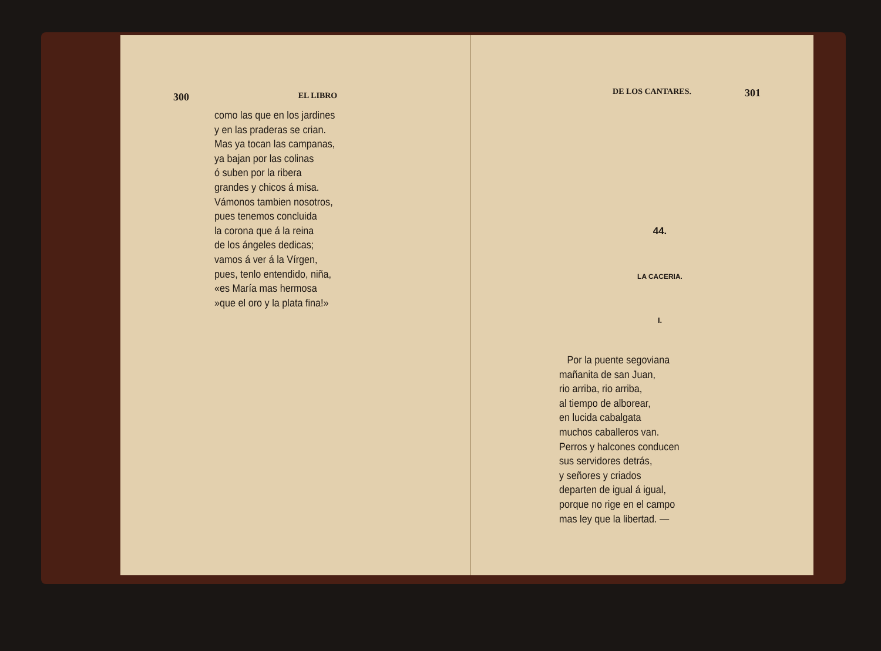300 EL LIBRO
como las que en los jardines
y en las praderas se crian.
Mas ya tocan las campanas,
ya bajan por las colinas
ó suben por la ribera
grandes y chicos á misa.
Vámonos tambien nosotros,
pues tenemos concluida
la corona que á la reina
de los ángeles dedicas;
vamos á ver á la Vírgen,
pues, tenlo entendido, niña,
«es María mas hermosa
»que el oro y la plata fina!»
DE LOS CANTARES. 301
44.
LA CACERIA.
I.
Por la puente segoviana
mañanita de san Juan,
rio arriba, rio arriba,
al tiempo de alborear,
en lucida cabalgata
muchos caballeros van.
Perros y halcones conducen
sus servidores detrás,
y señores y criados
departen de igual á igual,
porque no rige en el campo
mas ley que la libertad. —